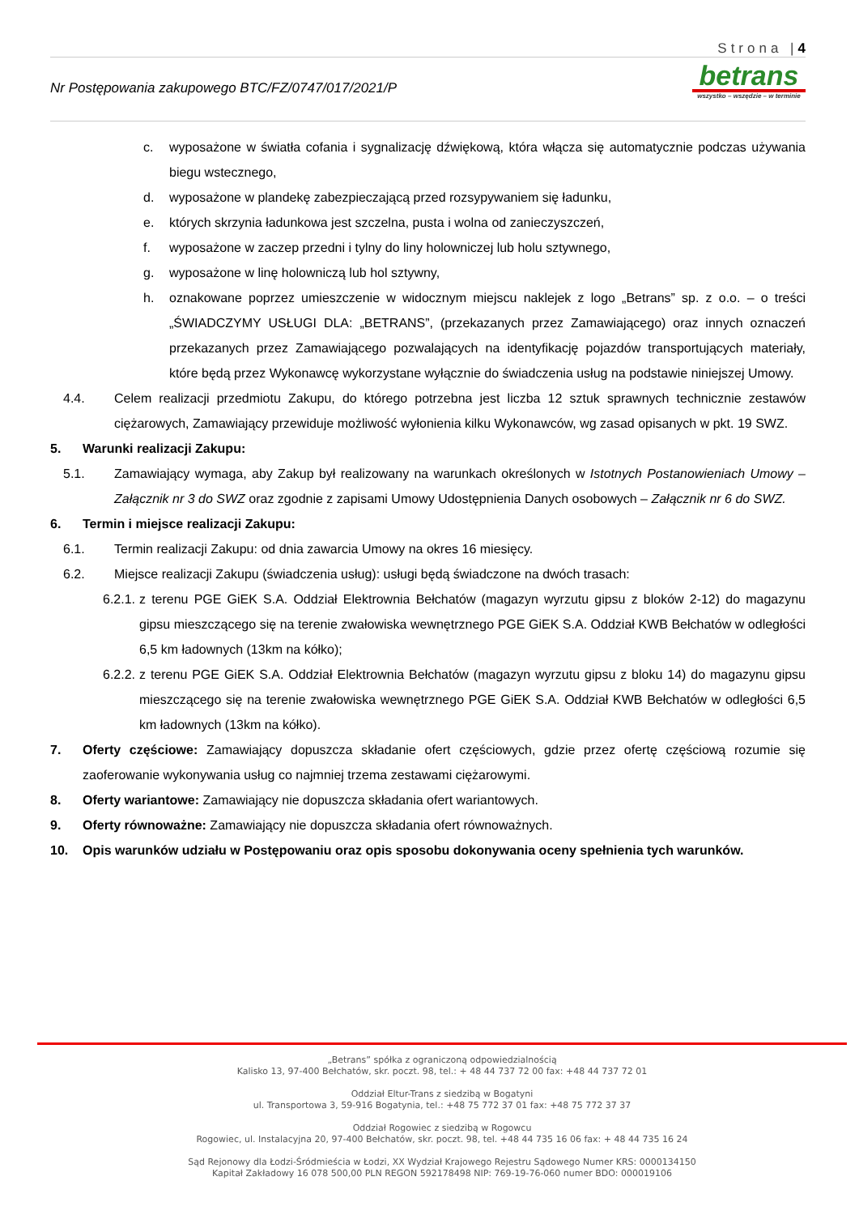Strona |4
Nr Postępowania zakupowego BTC/FZ/0747/017/2021/P
betrans
wszystko – wszędzie – w terminie
c. wyposażone w światła cofania i sygnalizację dźwiękową, która włącza się automatycznie podczas używania biegu wstecznego,
d. wyposażone w plandekę zabezpieczającą przed rozsypywaniem się ładunku,
e. których skrzynia ładunkowa jest szczelna, pusta i wolna od zanieczyszczeń,
f. wyposażone w zaczep przedni i tylny do liny holowniczej lub holu sztywnego,
g. wyposażone w linę holowniczą lub hol sztywny,
h. oznakowane poprzez umieszczenie w widocznym miejscu naklejek z logo „Betrans” sp. z o.o. – o treści „ŚWIADCZYMY USŁUGI DLA: „BETRANS”, (przekazanych przez Zamawiającego) oraz innych oznaczeń przekazanych przez Zamawiającego pozwalających na identyfikację pojazdów transportujących materiały, które będą przez Wykonawcę wykorzystane wyłącznie do świadczenia usług na podstawie niniejszej Umowy.
4.4. Celem realizacji przedmiotu Zakupu, do którego potrzebna jest liczba 12 sztuk sprawnych technicznie zestawów ciężarowych, Zamawiający przewiduje możliwość wyłonienia kilku Wykonawców, wg zasad opisanych w pkt. 19 SWZ.
5. Warunki realizacji Zakupu:
5.1. Zamawiający wymaga, aby Zakup był realizowany na warunkach określonych w Istotnych Postanowieniach Umowy – Załącznik nr 3 do SWZ oraz zgodnie z zapisami Umowy Udostępnienia Danych osobowych – Załącznik nr 6 do SWZ.
6. Termin i miejsce realizacji Zakupu:
6.1. Termin realizacji Zakupu: od dnia zawarcia Umowy na okres 16 miesięcy.
6.2. Miejsce realizacji Zakupu (świadczenia usług): usługi będą świadczone na dwóch trasach:
6.2.1. z terenu PGE GiEK S.A. Oddział Elektrownia Bełchatów (magazyn wyrzutu gipsu z bloków 2-12) do magazynu gipsu mieszczącego się na terenie zwałowiska wewnętrznego PGE GiEK S.A. Oddział KWB Bełchatów w odległości 6,5 km ładownych (13km na kółko);
6.2.2. z terenu PGE GiEK S.A. Oddział Elektrownia Bełchatów (magazyn wyrzutu gipsu z bloku 14) do magazynu gipsu mieszczącego się na terenie zwałowiska wewnętrznego PGE GiEK S.A. Oddział KWB Bełchatów w odległości 6,5 km ładownych (13km na kółko).
7. Oferty częściowe: Zamawiający dopuszcza składanie ofert częściowych, gdzie przez ofertę częściową rozumie się zaoferowanie wykonywania usług co najmniej trzema zestawami ciężarowymi.
8. Oferty wariantowe: Zamawiający nie dopuszcza składania ofert wariantowych.
9. Oferty równoważne: Zamawiający nie dopuszcza składania ofert równoważnych.
10. Opis warunków udziału w Postępowaniu oraz opis sposobu dokonywania oceny spełnienia tych warunków.
„Betrans” spółka z ograniczoną odpowiedzialnością
Kalisko 13, 97-400 Bełchatów, skr. poczt. 98, tel.: + 48 44 737 72 00 fax: +48 44 737 72 01
Oddział Eltur-Trans z siedzibą w Bogatyni
ul. Transportowa 3, 59-916 Bogatynia, tel.: +48 75 772 37 01 fax: +48 75 772 37 37
Oddział Rogowiec z siedzibą w Rogowcu
Rogowiec, ul. Instalacyjna 20, 97-400 Bełchatów, skr. poczt. 98, tel. +48 44 735 16 06 fax: + 48 44 735 16 24
Sąd Rejonowy dla Łodzi-Śródmieścia w Łodzi, XX Wydział Krajowego Rejestru Sądowego Numer KRS: 0000134150
Kapitał Zakładowy 16 078 500,00 PLN REGON 592178498 NIP: 769-19-76-060 numer BDO: 000019106